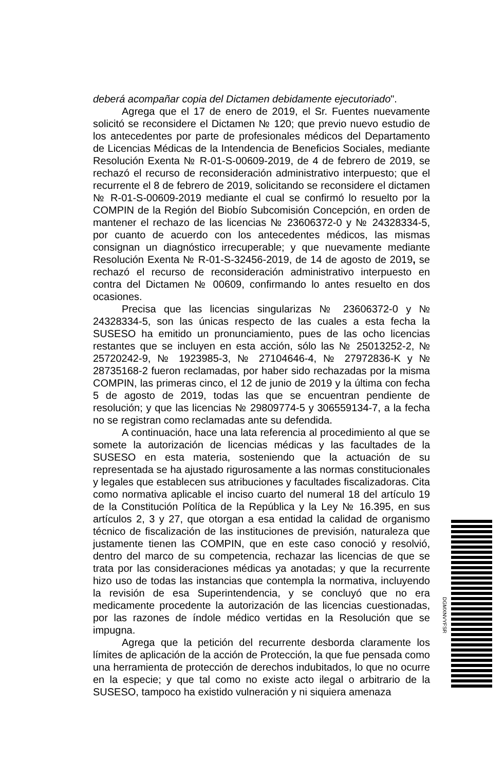deberá acompañar copia del Dictamen debidamente ejecutoriado".
Agrega que el 17 de enero de 2019, el Sr. Fuentes nuevamente solicitó se reconsidere el Dictamen № 120; que previo nuevo estudio de los antecedentes por parte de profesionales médicos del Departamento de Licencias Médicas de la Intendencia de Beneficios Sociales, mediante Resolución Exenta № R-01-S-00609-2019, de 4 de febrero de 2019, se rechazó el recurso de reconsideración administrativo interpuesto; que el recurrente el 8 de febrero de 2019, solicitando se reconsidere el dictamen № R-01-S-00609-2019 mediante el cual se confirmó lo resuelto por la COMPIN de la Región del Biobío Subcomisión Concepción, en orden de mantener el rechazo de las licencias № 23606372-0 y № 24328334-5, por cuanto de acuerdo con los antecedentes médicos, las mismas consignan un diagnóstico irrecuperable; y que nuevamente mediante Resolución Exenta № R-01-S-32456-2019, de 14 de agosto de 2019, se rechazó el recurso de reconsideración administrativo interpuesto en contra del Dictamen № 00609, confirmando lo antes resuelto en dos ocasiones.
Precisa que las licencias singularizas № 23606372-0 y № 24328334-5, son las únicas respecto de las cuales a esta fecha la SUSESO ha emitido un pronunciamiento, pues de las ocho licencias restantes que se incluyen en esta acción, sólo las № 25013252-2, № 25720242-9, № 1923985-3, № 27104646-4, № 27972836-K y № 28735168-2 fueron reclamadas, por haber sido rechazadas por la misma COMPIN, las primeras cinco, el 12 de junio de 2019 y la última con fecha 5 de agosto de 2019, todas las que se encuentran pendiente de resolución; y que las licencias № 29809774-5 y 306559134-7, a la fecha no se registran como reclamadas ante su defendida.
A continuación, hace una lata referencia al procedimiento al que se somete la autorización de licencias médicas y las facultades de la SUSESO en esta materia, sosteniendo que la actuación de su representada se ha ajustado rigurosamente a las normas constitucionales y legales que establecen sus atribuciones y facultades fiscalizadoras. Cita como normativa aplicable el inciso cuarto del numeral 18 del artículo 19 de la Constitución Política de la República y la Ley № 16.395, en sus artículos 2, 3 y 27, que otorgan a esa entidad la calidad de organismo técnico de fiscalización de las instituciones de previsión, naturaleza que justamente tienen las COMPIN, que en este caso conoció y resolvió, dentro del marco de su competencia, rechazar las licencias de que se trata por las consideraciones médicas ya anotadas; y que la recurrente hizo uso de todas las instancias que contempla la normativa, incluyendo la revisión de esa Superintendencia, y se concluyó que no era medicamente procedente la autorización de las licencias cuestionadas, por las razones de índole médico vertidas en la Resolución que se impugna.
Agrega que la petición del recurrente desborda claramente los límites de aplicación de la acción de Protección, la que fue pensada como una herramienta de protección de derechos indubitados, lo que no ocurre en la especie; y que tal como no existe acto ilegal o arbitrario de la SUSESO, tampoco ha existido vulneración y ni siquiera amenaza
DGMXNVYFSR